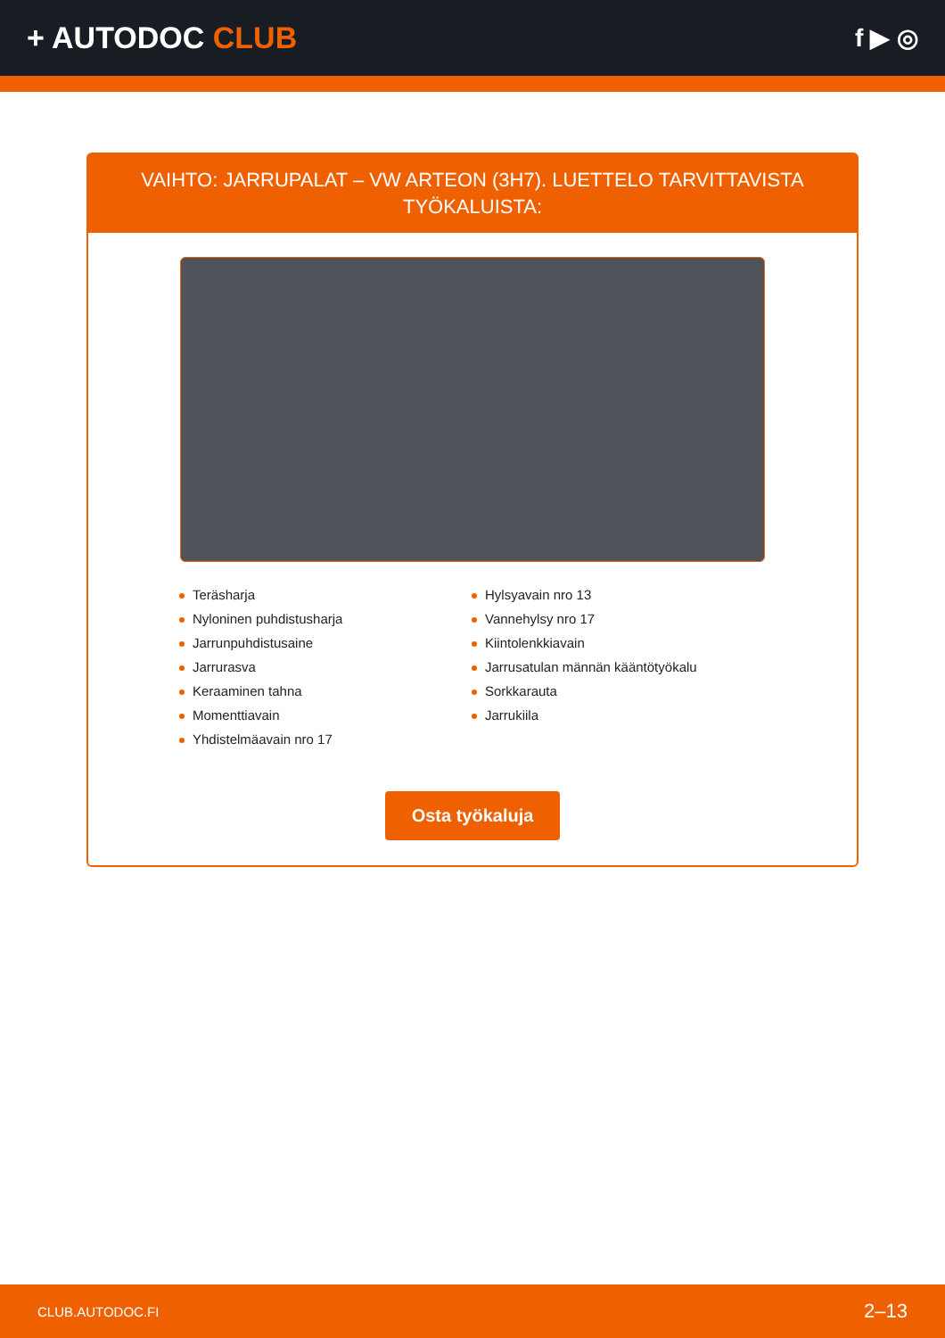+ AUTODOC CLUB
f ▶ ◎
VAIHTO: JARRUPALAT – VW ARTEON (3H7). LUETTELO TARVITTAVISTA TYÖKALUISTA:
Teräsharja
Nyloninen puhdistusharja
Jarrunpuhdistusaine
Jarrurasva
Keraaminen tahna
Momenttiavain
Yhdistelmäavain nro 17
Hylsyavain nro 13
Vannehylsy nro 17
Kiintolenkkiavain
Jarrusatulan männän kääntötyökalu
Sorkkarauta
Jarrukiila
Osta työkaluja
CLUB.AUTODOC.FI 2–13